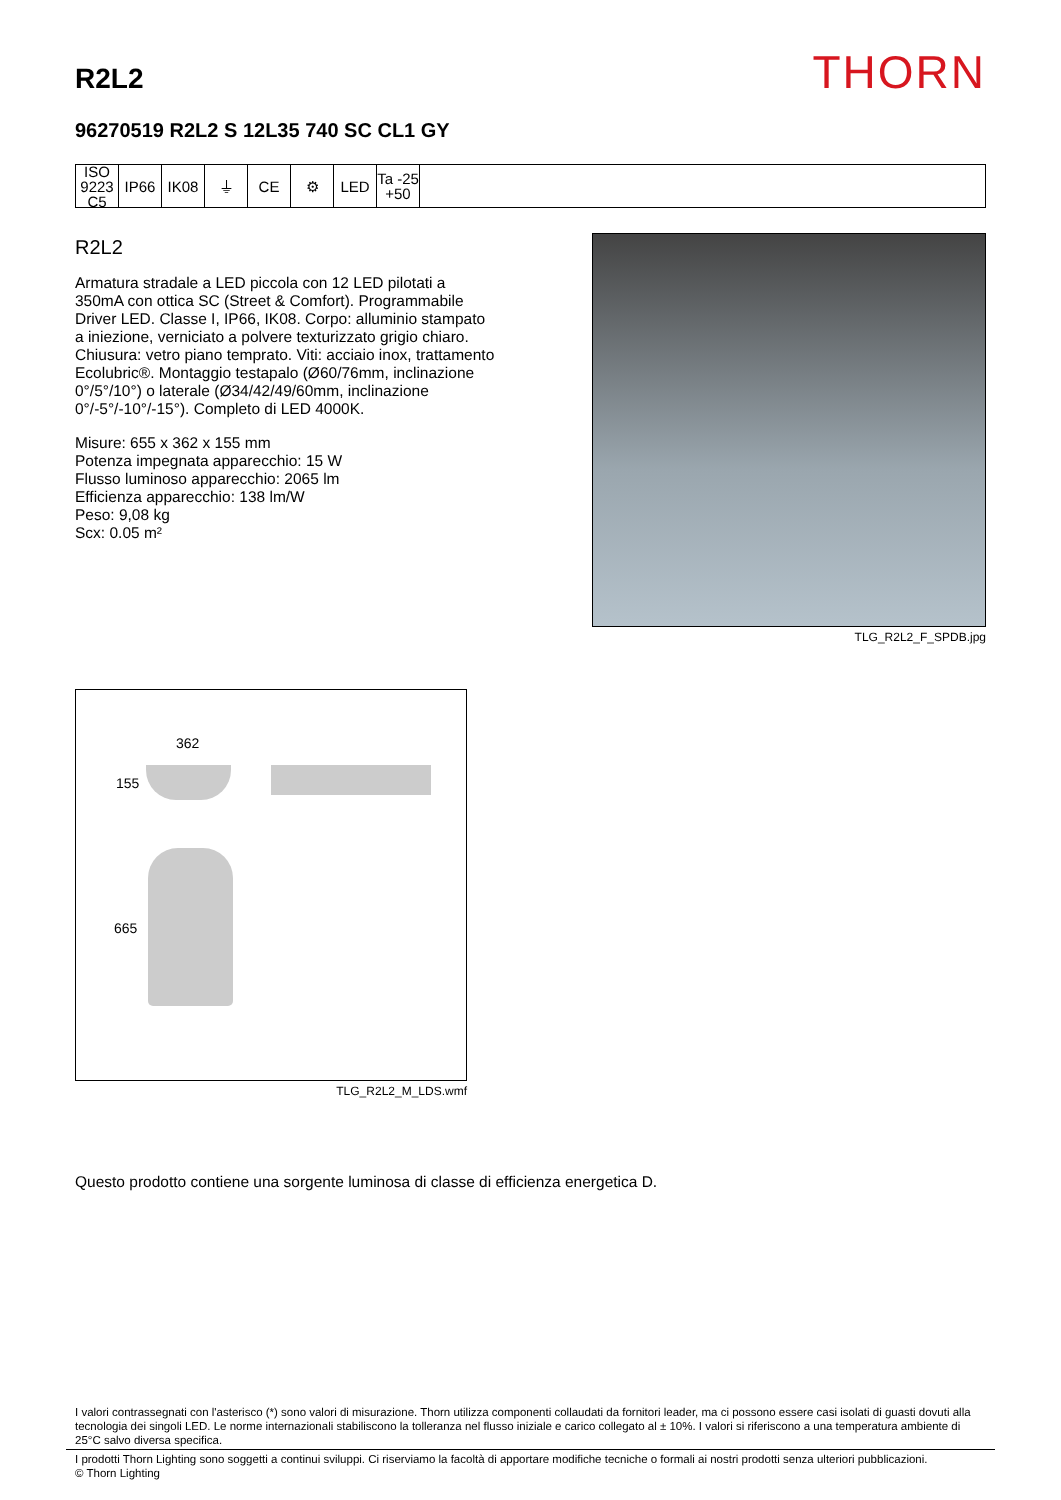R2L2
THORN
96270519 R2L2 S 12L35 740 SC CL1 GY
ISO 9223
C5
IP66 IK08 ⏚ CE ⚙ LED Ta -25
+50
R2L2
Armatura stradale a LED piccola con 12 LED pilotati a 350mA con ottica SC (Street & Comfort). Programmabile Driver LED. Classe I, IP66, IK08. Corpo: alluminio stampato a iniezione, verniciato a polvere texturizzato grigio chiaro. Chiusura: vetro piano temprato. Viti: acciaio inox, trattamento Ecolubric®. Montaggio testapalo (Ø60/76mm, inclinazione 0°/5°/10°) o laterale (Ø34/42/49/60mm, inclinazione 0°/-5°/-10°/-15°). Completo di LED 4000K.
Misure: 655 x 362 x 155 mm
Potenza impegnata apparecchio: 15 W
Flusso luminoso apparecchio: 2065 lm
Efficienza apparecchio: 138 lm/W
Peso: 9,08 kg
Scx: 0.05 m²
TLG_R2L2_F_SPDB.jpg
362
155
665
TLG_R2L2_M_LDS.wmf
Questo prodotto contiene una sorgente luminosa di classe di efficienza energetica D.
I valori contrassegnati con l'asterisco (*) sono valori di misurazione. Thorn utilizza componenti collaudati da fornitori leader, ma ci possono essere casi isolati di guasti dovuti alla tecnologia dei singoli LED. Le norme internazionali stabiliscono la tolleranza nel flusso iniziale e carico collegato al ± 10%. I valori si riferiscono a una temperatura ambiente di 25°C salvo diversa specifica.
I prodotti Thorn Lighting sono soggetti a continui sviluppi. Ci riserviamo la facoltà di apportare modifiche tecniche o formali ai nostri prodotti senza ulteriori pubblicazioni.
© Thorn Lighting